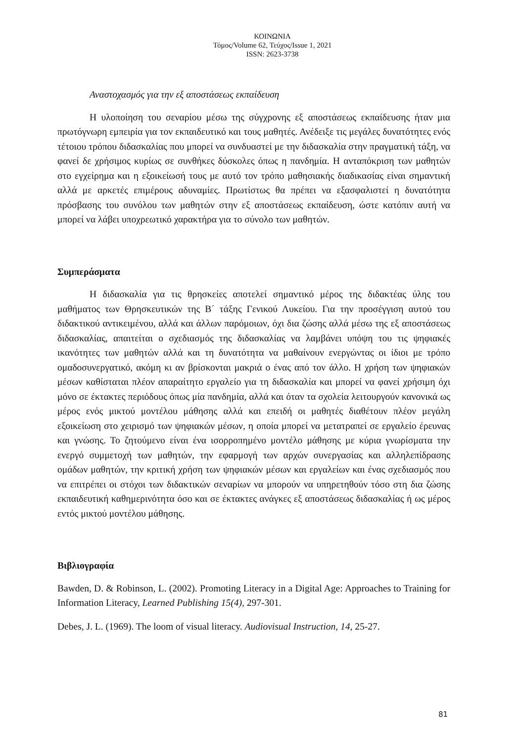ΚΟΙΝΩΝΙΑ
Τόμος/Volume 62, Τεύχος/Issue 1, 2021
ISSN: 2623-3738
Αναστοχασμός για την εξ αποστάσεως εκπαίδευση
Η υλοποίηση του σεναρίου μέσω της σύγχρονης εξ αποστάσεως εκπαίδευσης ήταν μια πρωτόγνωρη εμπειρία για τον εκπαιδευτικό και τους μαθητές. Ανέδειξε τις μεγάλες δυνατότητες ενός τέτοιου τρόπου διδασκαλίας που μπορεί να συνδυαστεί με την διδασκαλία στην πραγματική τάξη, να φανεί δε χρήσιμος κυρίως σε συνθήκες δύσκολες όπως η πανδημία. Η ανταπόκριση των μαθητών στο εγχείρημα και η εξοικείωσή τους με αυτό τον τρόπο μαθησιακής διαδικασίας είναι σημαντική αλλά με αρκετές επιμέρους αδυναμίες. Πρωτίστως θα πρέπει να εξασφαλιστεί η δυνατότητα πρόσβασης του συνόλου των μαθητών στην εξ αποστάσεως εκπαίδευση, ώστε κατόπιν αυτή να μπορεί να λάβει υποχρεωτικό χαρακτήρα για το σύνολο των μαθητών.
Συμπεράσματα
Η διδασκαλία για τις θρησκείες αποτελεί σημαντικό μέρος της διδακτέας ύλης του μαθήματος των Θρησκευτικών της Β΄ τάξης Γενικού Λυκείου. Για την προσέγγιση αυτού του διδακτικού αντικειμένου, αλλά και άλλων παρόμοιων, όχι δια ζώσης αλλά μέσω της εξ αποστάσεως διδασκαλίας, απαιτείται ο σχεδιασμός της διδασκαλίας να λαμβάνει υπόψη του τις ψηφιακές ικανότητες των μαθητών αλλά και τη δυνατότητα να μαθαίνουν ενεργώντας οι ίδιοι με τρόπο ομαδοσυνεργατικό, ακόμη κι αν βρίσκονται μακριά ο ένας από τον άλλο. Η χρήση των ψηφιακών μέσων καθίσταται πλέον απαραίτητο εργαλείο για τη διδασκαλία και μπορεί να φανεί χρήσιμη όχι μόνο σε έκτακτες περιόδους όπως μία πανδημία, αλλά και όταν τα σχολεία λειτουργούν κανονικά ως μέρος ενός μικτού μοντέλου μάθησης αλλά και επειδή οι μαθητές διαθέτουν πλέον μεγάλη εξοικείωση στο χειρισμό των ψηφιακών μέσων, η οποία μπορεί να μετατραπεί σε εργαλείο έρευνας και γνώσης. Το ζητούμενο είναι ένα ισορροπημένο μοντέλο μάθησης με κύρια γνωρίσματα την ενεργό συμμετοχή των μαθητών, την εφαρμογή των αρχών συνεργασίας και αλληλεπίδρασης ομάδων μαθητών, την κριτική χρήση των ψηφιακών μέσων και εργαλείων και ένας σχεδιασμός που να επιτρέπει οι στόχοι των διδακτικών σεναρίων να μπορούν να υπηρετηθούν τόσο στη δια ζώσης εκπαιδευτική καθημερινότητα όσο και σε έκτακτες ανάγκες εξ αποστάσεως διδασκαλίας ή ως μέρος εντός μικτού μοντέλου μάθησης.
Βιβλιογραφία
Bawden, D. & Robinson, L. (2002). Promoting Literacy in a Digital Age: Approaches to Training for Information Literacy, Learned Publishing 15(4), 297-301.
Debes, J. L. (1969). The loom of visual literacy. Audiovisual Instruction, 14, 25-27.
81